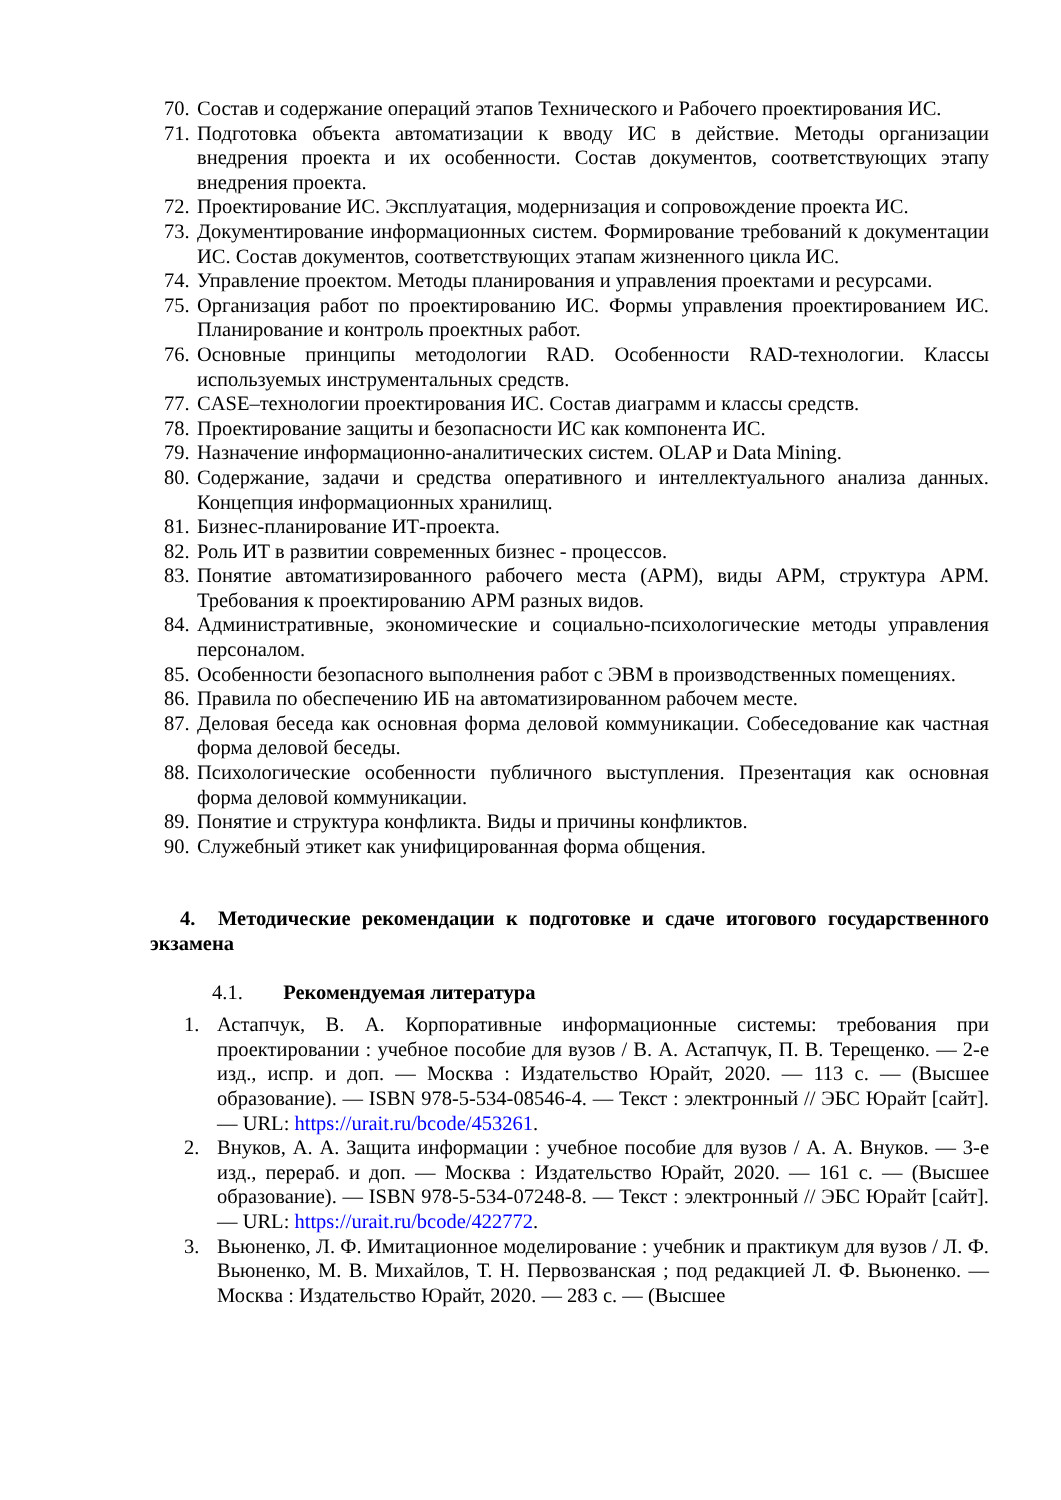70. Состав и содержание операций этапов Технического и Рабочего проектирования ИС.
71. Подготовка объекта автоматизации к вводу ИС в действие. Методы организации внедрения проекта и их особенности. Состав документов, соответствующих этапу внедрения проекта.
72. Проектирование ИС. Эксплуатация, модернизация и сопровождение проекта ИС.
73. Документирование информационных систем. Формирование требований к документации ИС. Состав документов, соответствующих этапам жизненного цикла ИС.
74. Управление проектом. Методы планирования и управления проектами и ресурсами.
75. Организация работ по проектированию ИС. Формы управления проектированием ИС. Планирование и контроль проектных работ.
76. Основные принципы методологии RAD. Особенности RAD-технологии. Классы используемых инструментальных средств.
77. CASE–технологии проектирования ИС. Состав диаграмм и классы средств.
78. Проектирование защиты и безопасности ИС как компонента ИС.
79. Назначение информационно-аналитических систем. OLAP и Data Mining.
80. Содержание, задачи и средства оперативного и интеллектуального анализа данных. Концепция информационных хранилищ.
81. Бизнес-планирование ИТ-проекта.
82. Роль ИТ в развитии современных бизнес - процессов.
83. Понятие автоматизированного рабочего места (АРМ), виды АРМ, структура АРМ. Требования к проектированию АРМ разных видов.
84. Административные, экономические и социально-психологические методы управления персоналом.
85. Особенности безопасного выполнения работ с ЭВМ в производственных помещениях.
86. Правила по обеспечению ИБ на автоматизированном рабочем месте.
87. Деловая беседа как основная форма деловой коммуникации. Собеседование как частная форма деловой беседы.
88. Психологические особенности публичного выступления. Презентация как основная форма деловой коммуникации.
89. Понятие и структура конфликта. Виды и причины конфликтов.
90. Служебный этикет как унифицированная форма общения.
4. Методические рекомендации к подготовке и сдаче итогового государственного экзамена
4.1. Рекомендуемая литература
1. Астапчук, В. А. Корпоративные информационные системы: требования при проектировании : учебное пособие для вузов / В. А. Астапчук, П. В. Терещенко. — 2-е изд., испр. и доп. — Москва : Издательство Юрайт, 2020. — 113 с. — (Высшее образование). — ISBN 978-5-534-08546-4. — Текст : электронный // ЭБС Юрайт [сайт]. — URL: https://urait.ru/bcode/453261.
2. Внуков, А. А. Защита информации : учебное пособие для вузов / А. А. Внуков. — 3-е изд., перераб. и доп. — Москва : Издательство Юрайт, 2020. — 161 с. — (Высшее образование). — ISBN 978-5-534-07248-8. — Текст : электронный // ЭБС Юрайт [сайт]. — URL: https://urait.ru/bcode/422772.
3. Вьюненко, Л. Ф. Имитационное моделирование : учебник и практикум для вузов / Л. Ф. Вьюненко, М. В. Михайлов, Т. Н. Первозванская ; под редакцией Л. Ф. Вьюненко. — Москва : Издательство Юрайт, 2020. — 283 с. — (Высшее